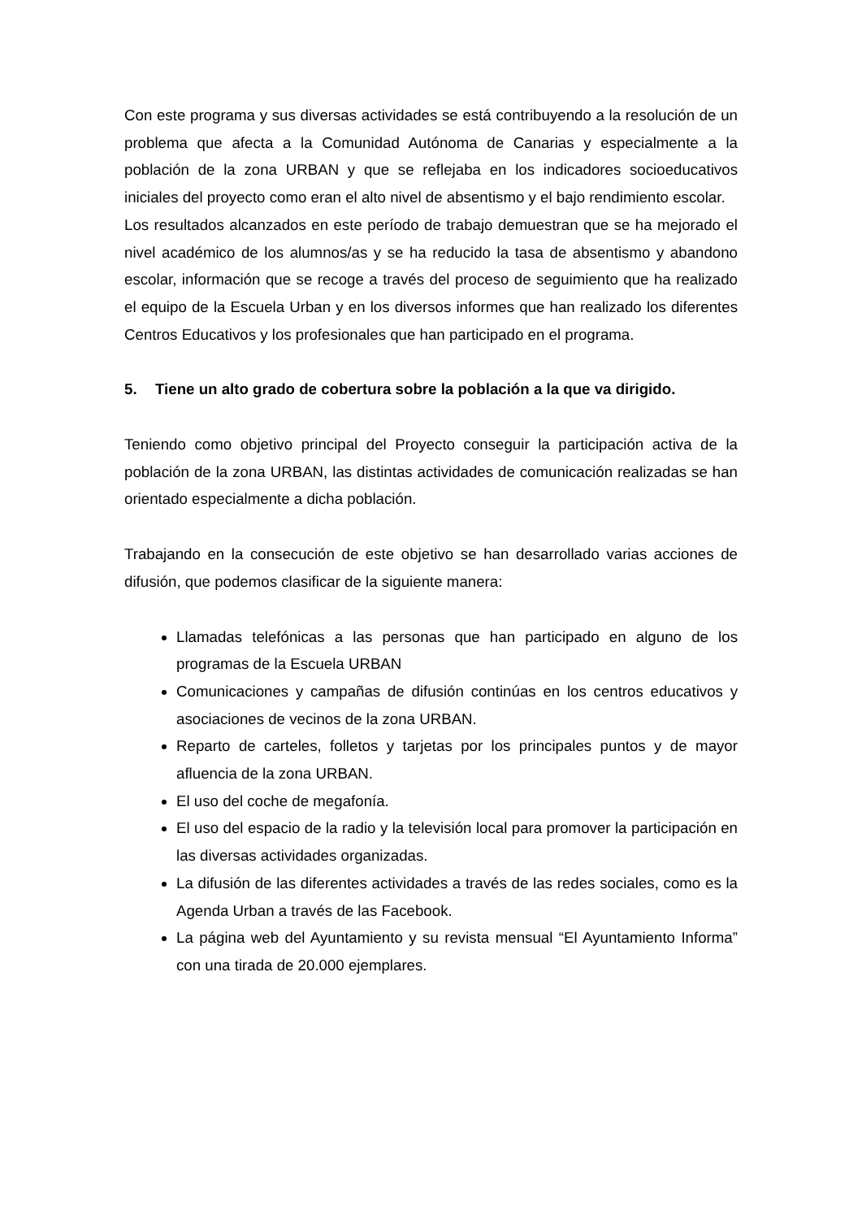Con este programa y sus diversas actividades se está contribuyendo a la resolución de un problema que afecta a la Comunidad Autónoma de Canarias y especialmente a la población de la zona URBAN y que se reflejaba en los indicadores socioeducativos iniciales del proyecto como eran el alto nivel de absentismo y el bajo rendimiento escolar.
Los resultados alcanzados en este período de trabajo demuestran que se ha mejorado el nivel académico de los alumnos/as y se ha reducido la tasa de absentismo y abandono escolar, información que se recoge a través del proceso de seguimiento que ha realizado el equipo de la Escuela Urban y en los diversos informes que han realizado los diferentes Centros Educativos y los profesionales que han participado en el programa.
5. Tiene un alto grado de cobertura sobre la población a la que va dirigido.
Teniendo como objetivo principal del Proyecto conseguir la participación activa de la población de la zona URBAN, las distintas actividades de comunicación realizadas se han orientado especialmente a dicha población.
Trabajando en la consecución de este objetivo se han desarrollado varias acciones de difusión, que podemos clasificar de la siguiente manera:
Llamadas telefónicas a las personas que han participado en alguno de los programas de la Escuela URBAN
Comunicaciones y campañas de difusión continúas en los centros educativos y asociaciones de vecinos de la zona URBAN.
Reparto de carteles, folletos y tarjetas por los principales puntos y de mayor afluencia de la zona URBAN.
El uso del coche de megafonía.
El uso del espacio de la radio y la televisión local para promover la participación en las diversas actividades organizadas.
La difusión de las diferentes actividades a través de las redes sociales, como es la Agenda Urban a través de las Facebook.
La página web del Ayuntamiento y su revista mensual “El Ayuntamiento Informa” con una tirada de 20.000 ejemplares.